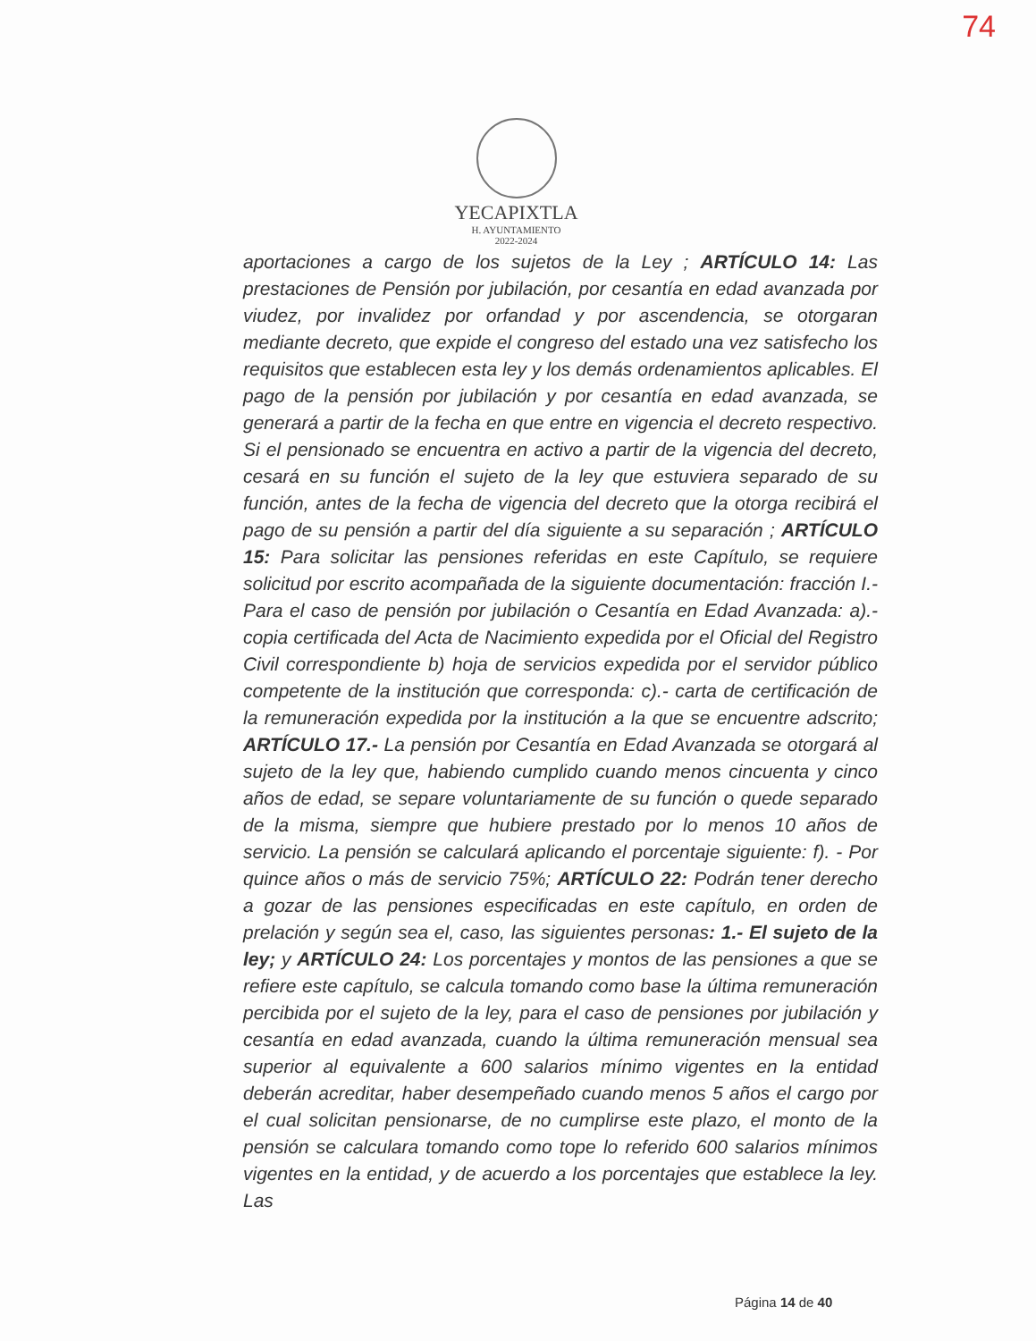74
YECAPIXTLA
H. AYUNTAMIENTO
2022-2024
aportaciones a cargo de los sujetos de la Ley ; ARTÍCULO 14: Las prestaciones de Pensión por jubilación, por cesantía en edad avanzada por viudez, por invalidez por orfandad y por ascendencia, se otorgaran mediante decreto, que expide el congreso del estado una vez satisfecho los requisitos que establecen esta ley y los demás ordenamientos aplicables. El pago de la pensión por jubilación y por cesantía en edad avanzada, se generará a partir de la fecha en que entre en vigencia el decreto respectivo. Si el pensionado se encuentra en activo a partir de la vigencia del decreto, cesará en su función el sujeto de la ley que estuviera separado de su función, antes de la fecha de vigencia del decreto que la otorga recibirá el pago de su pensión a partir del día siguiente a su separación ; ARTÍCULO 15: Para solicitar las pensiones referidas en este Capítulo, se requiere solicitud por escrito acompañada de la siguiente documentación: fracción I.- Para el caso de pensión por jubilación o Cesantía en Edad Avanzada: a).- copia certificada del Acta de Nacimiento expedida por el Oficial del Registro Civil correspondiente b) hoja de servicios expedida por el servidor público competente de la institución que corresponda: c).- carta de certificación de la remuneración expedida por la institución a la que se encuentre adscrito; ARTÍCULO 17.- La pensión por Cesantía en Edad Avanzada se otorgará al sujeto de la ley que, habiendo cumplido cuando menos cincuenta y cinco años de edad, se separe voluntariamente de su función o quede separado de la misma, siempre que hubiere prestado por lo menos 10 años de servicio. La pensión se calculará aplicando el porcentaje siguiente: f). - Por quince años o más de servicio 75%; ARTÍCULO 22: Podrán tener derecho a gozar de las pensiones especificadas en este capítulo, en orden de prelación y según sea el, caso, las siguientes personas: 1.- El sujeto de la ley; y ARTÍCULO 24: Los porcentajes y montos de las pensiones a que se refiere este capítulo, se calcula tomando como base la última remuneración percibida por el sujeto de la ley, para el caso de pensiones por jubilación y cesantía en edad avanzada, cuando la última remuneración mensual sea superior al equivalente a 600 salarios mínimo vigentes en la entidad deberán acreditar, haber desempeñado cuando menos 5 años el cargo por el cual solicitan pensionarse, de no cumplirse este plazo, el monto de la pensión se calculara tomando como tope lo referido 600 salarios mínimos vigentes en la entidad, y de acuerdo a los porcentajes que establece la ley. Las
Página 14 de 40